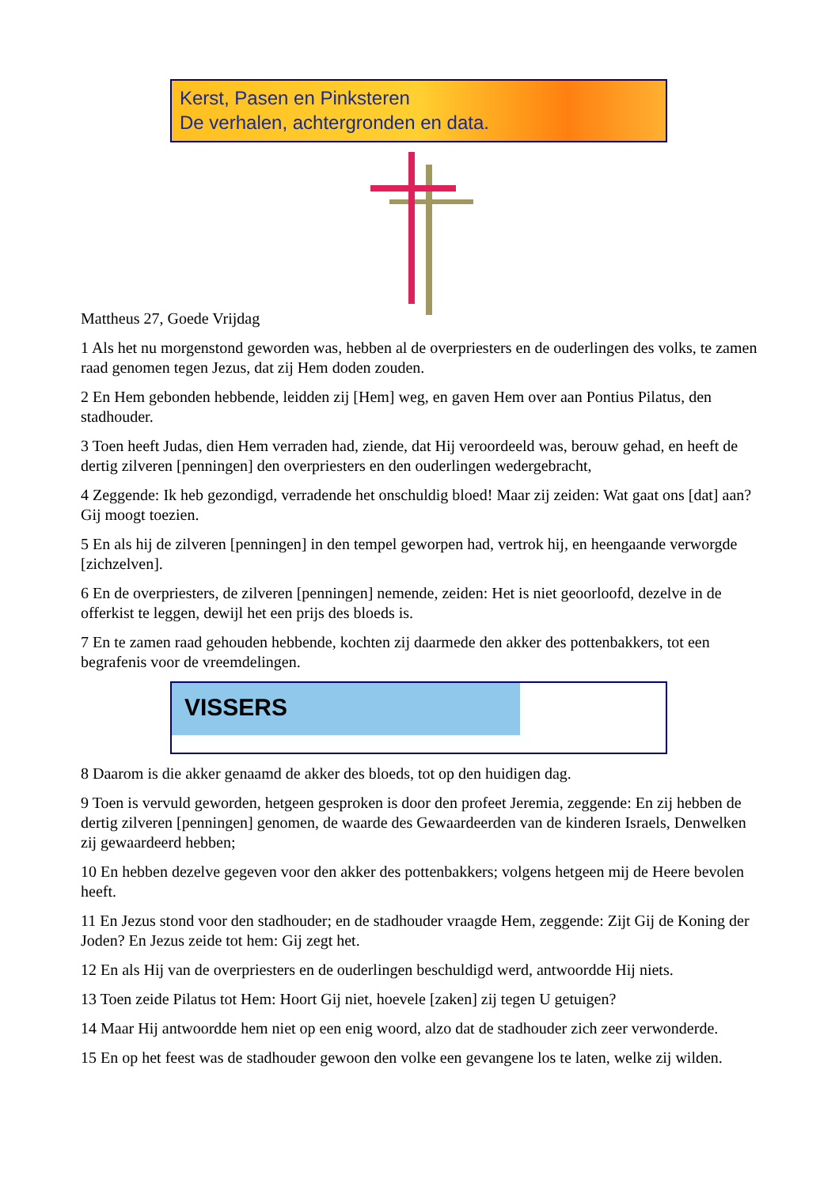Kerst, Pasen en Pinksteren
De verhalen, achtergronden en data.
Mattheus 27, Goede Vrijdag
1 Als het nu morgenstond geworden was, hebben al de overpriesters en de ouderlingen des volks, te zamen raad genomen tegen Jezus, dat zij Hem doden zouden.
2 En Hem gebonden hebbende, leidden zij [Hem] weg, en gaven Hem over aan Pontius Pilatus, den stadhouder.
3 Toen heeft Judas, dien Hem verraden had, ziende, dat Hij veroordeeld was, berouw gehad, en heeft de dertig zilveren [penningen] den overpriesters en den ouderlingen wedergebracht,
4 Zeggende: Ik heb gezondigd, verradende het onschuldig bloed! Maar zij zeiden: Wat gaat ons [dat] aan? Gij moogt toezien.
5 En als hij de zilveren [penningen] in den tempel geworpen had, vertrok hij, en heengaande verworgde [zichzelven].
6 En de overpriesters, de zilveren [penningen] nemende, zeiden: Het is niet geoorloofd, dezelve in de offerkist te leggen, dewijl het een prijs des bloeds is.
7 En te zamen raad gehouden hebbende, kochten zij daarmede den akker des pottenbakkers, tot een begrafenis voor de vreemdelingen.
VISSERS
8 Daarom is die akker genaamd de akker des bloeds, tot op den huidigen dag.
9 Toen is vervuld geworden, hetgeen gesproken is door den profeet Jeremia, zeggende: En zij hebben de dertig zilveren [penningen] genomen, de waarde des Gewaardeerden van de kinderen Israels, Denwelken zij gewaardeerd hebben;
10 En hebben dezelve gegeven voor den akker des pottenbakkers; volgens hetgeen mij de Heere bevolen heeft.
11 En Jezus stond voor den stadhouder; en de stadhouder vraagde Hem, zeggende: Zijt Gij de Koning der Joden? En Jezus zeide tot hem: Gij zegt het.
12 En als Hij van de overpriesters en de ouderlingen beschuldigd werd, antwoordde Hij niets.
13 Toen zeide Pilatus tot Hem: Hoort Gij niet, hoevele [zaken] zij tegen U getuigen?
14 Maar Hij antwoordde hem niet op een enig woord, alzo dat de stadhouder zich zeer verwonderde.
15 En op het feest was de stadhouder gewoon den volke een gevangene los te laten, welke zij wilden.